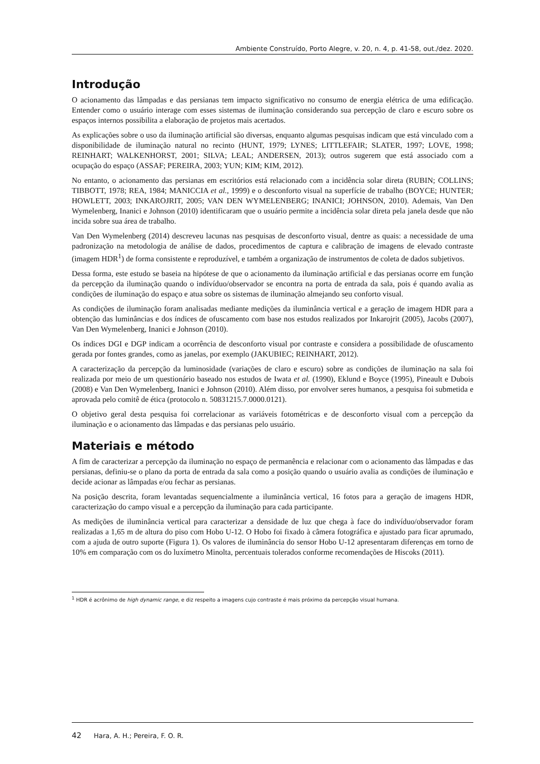Ambiente Construído, Porto Alegre, v. 20, n. 4, p. 41-58, out./dez. 2020.
Introdução
O acionamento das lâmpadas e das persianas tem impacto significativo no consumo de energia elétrica de uma edificação. Entender como o usuário interage com esses sistemas de iluminação considerando sua percepção de claro e escuro sobre os espaços internos possibilita a elaboração de projetos mais acertados.
As explicações sobre o uso da iluminação artificial são diversas, enquanto algumas pesquisas indicam que está vinculado com a disponibilidade de iluminação natural no recinto (HUNT, 1979; LYNES; LITTLEFAIR; SLATER, 1997; LOVE, 1998; REINHART; WALKENHORST, 2001; SILVA; LEAL; ANDERSEN, 2013); outros sugerem que está associado com a ocupação do espaço (ASSAF; PEREIRA, 2003; YUN; KIM; KIM, 2012).
No entanto, o acionamento das persianas em escritórios está relacionado com a incidência solar direta (RUBIN; COLLINS; TIBBOTT, 1978; REA, 1984; MANICCIA et al., 1999) e o desconforto visual na superfície de trabalho (BOYCE; HUNTER; HOWLETT, 2003; INKAROJRIT, 2005; VAN DEN WYMELENBERG; INANICI; JOHNSON, 2010). Ademais, Van Den Wymelenberg, Inanici e Johnson (2010) identificaram que o usuário permite a incidência solar direta pela janela desde que não incida sobre sua área de trabalho.
Van Den Wymelenberg (2014) descreveu lacunas nas pesquisas de desconforto visual, dentre as quais: a necessidade de uma padronização na metodologia de análise de dados, procedimentos de captura e calibração de imagens de elevado contraste (imagem HDR<sup>1</sup>) de forma consistente e reproduzível, e também a organização de instrumentos de coleta de dados subjetivos.
Dessa forma, este estudo se baseia na hipótese de que o acionamento da iluminação artificial e das persianas ocorre em função da percepção da iluminação quando o indivíduo/observador se encontra na porta de entrada da sala, pois é quando avalia as condições de iluminação do espaço e atua sobre os sistemas de iluminação almejando seu conforto visual.
As condições de iluminação foram analisadas mediante medições da iluminância vertical e a geração de imagem HDR para a obtenção das luminâncias e dos índices de ofuscamento com base nos estudos realizados por Inkarojrit (2005), Jacobs (2007), Van Den Wymelenberg, Inanici e Johnson (2010).
Os índices DGI e DGP indicam a ocorrência de desconforto visual por contraste e considera a possibilidade de ofuscamento gerada por fontes grandes, como as janelas, por exemplo (JAKUBIEC; REINHART, 2012).
A caracterização da percepção da luminosidade (variações de claro e escuro) sobre as condições de iluminação na sala foi realizada por meio de um questionário baseado nos estudos de Iwata et al. (1990), Eklund e Boyce (1995), Pineault e Dubois (2008) e Van Den Wymelenberg, Inanici e Johnson (2010). Além disso, por envolver seres humanos, a pesquisa foi submetida e aprovada pelo comitê de ética (protocolo n. 50831215.7.0000.0121).
O objetivo geral desta pesquisa foi correlacionar as variáveis fotométricas e de desconforto visual com a percepção da iluminação e o acionamento das lâmpadas e das persianas pelo usuário.
Materiais e método
A fim de caracterizar a percepção da iluminação no espaço de permanência e relacionar com o acionamento das lâmpadas e das persianas, definiu-se o plano da porta de entrada da sala como a posição quando o usuário avalia as condições de iluminação e decide acionar as lâmpadas e/ou fechar as persianas.
Na posição descrita, foram levantadas sequencialmente a iluminância vertical, 16 fotos para a geração de imagens HDR, caracterização do campo visual e a percepção da iluminação para cada participante.
As medições de iluminância vertical para caracterizar a densidade de luz que chega à face do indivíduo/observador foram realizadas a 1,65 m de altura do piso com Hobo U-12. O Hobo foi fixado à câmera fotográfica e ajustado para ficar aprumado, com a ajuda de outro suporte (Figura 1). Os valores de iluminância do sensor Hobo U-12 apresentaram diferenças em torno de 10% em comparação com os do luxímetro Minolta, percentuais tolerados conforme recomendações de Hiscoks (2011).
<sup>1</sup> HDR é acrônimo de high dynamic range, e diz respeito a imagens cujo contraste é mais próximo da percepção visual humana.
42 Hara, A. H.; Pereira, F. O. R.